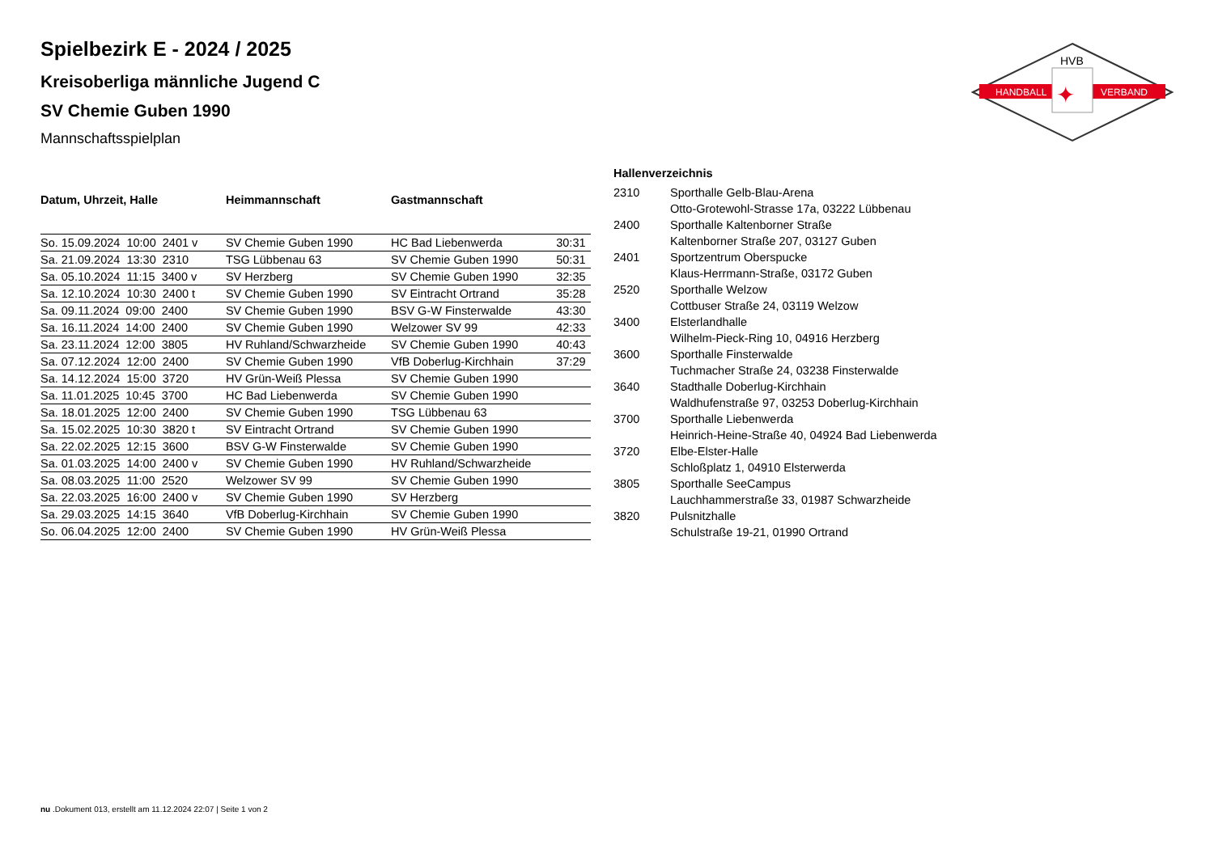HANDBALL
VERBAND
HVB
✦
Spielbezirk E - 2024 / 2025
Kreisoberliga männliche Jugend C
SV Chemie Guben 1990
Mannschaftsspielplan
| Datum, Uhrzeit, Halle | Heimmannschaft | Gastmannschaft | |
| --- | --- | --- | --- |
| So. 15.09.2024 10:00 2401 v | SV Chemie Guben 1990 | HC Bad Liebenwerda | 30:31 |
| Sa. 21.09.2024 13:30 2310 | TSG Lübbenau 63 | SV Chemie Guben 1990 | 50:31 |
| Sa. 05.10.2024 11:15 3400 v | SV Herzberg | SV Chemie Guben 1990 | 32:35 |
| Sa. 12.10.2024 10:30 2400 t | SV Chemie Guben 1990 | SV Eintracht Ortrand | 35:28 |
| Sa. 09.11.2024 09:00 2400 | SV Chemie Guben 1990 | BSV G-W Finsterwalde | 43:30 |
| Sa. 16.11.2024 14:00 2400 | SV Chemie Guben 1990 | Welzower SV 99 | 42:33 |
| Sa. 23.11.2024 12:00 3805 | HV Ruhland/Schwarzheide | SV Chemie Guben 1990 | 40:43 |
| Sa. 07.12.2024 12:00 2400 | SV Chemie Guben 1990 | VfB Doberlug-Kirchhain | 37:29 |
| Sa. 14.12.2024 15:00 3720 | HV Grün-Weiß Plessa | SV Chemie Guben 1990 | |
| Sa. 11.01.2025 10:45 3700 | HC Bad Liebenwerda | SV Chemie Guben 1990 | |
| Sa. 18.01.2025 12:00 2400 | SV Chemie Guben 1990 | TSG Lübbenau 63 | |
| Sa. 15.02.2025 10:30 3820 t | SV Eintracht Ortrand | SV Chemie Guben 1990 | |
| Sa. 22.02.2025 12:15 3600 | BSV G-W Finsterwalde | SV Chemie Guben 1990 | |
| Sa. 01.03.2025 14:00 2400 v | SV Chemie Guben 1990 | HV Ruhland/Schwarzheide | |
| Sa. 08.03.2025 11:00 2520 | Welzower SV 99 | SV Chemie Guben 1990 | |
| Sa. 22.03.2025 16:00 2400 v | SV Chemie Guben 1990 | SV Herzberg | |
| Sa. 29.03.2025 14:15 3640 | VfB Doberlug-Kirchhain | SV Chemie Guben 1990 | |
| So. 06.04.2025 12:00 2400 | SV Chemie Guben 1990 | HV Grün-Weiß Plessa | |
| Hallenverzeichnis | |
| --- | --- |
| 2310 | Sporthalle Gelb-Blau-Arena Otto-Grotewohl-Strasse 17a, 03222 Lübbenau |
| 2400 | Sporthalle Kaltenborner Straße Kaltenborner Straße 207, 03127 Guben |
| 2401 | Sportzentrum Oberspucke Klaus-Herrmann-Straße, 03172 Guben |
| 2520 | Sporthalle Welzow Cottbuser Straße 24, 03119 Welzow |
| 3400 | Elsterlandhalle Wilhelm-Pieck-Ring 10, 04916 Herzberg |
| 3600 | Sporthalle Finsterwalde Tuchmacher Straße 24, 03238 Finsterwalde |
| 3640 | Stadthalle Doberlug-Kirchhain Waldhufenstraße 97, 03253 Doberlug-Kirchhain |
| 3700 | Sporthalle Liebenwerda Heinrich-Heine-Straße 40, 04924 Bad Liebenwerda |
| 3720 | Elbe-Elster-Halle Schloßplatz 1, 04910 Elsterwerda |
| 3805 | Sporthalle SeeCampus Lauchhammerstraße 33, 01987 Schwarzheide |
| 3820 | Pulsnitzhalle Schulstraße 19-21, 01990 Ortrand |
nu .Dokument 013, erstellt am 11.12.2024 22:07 | Seite 1 von 2